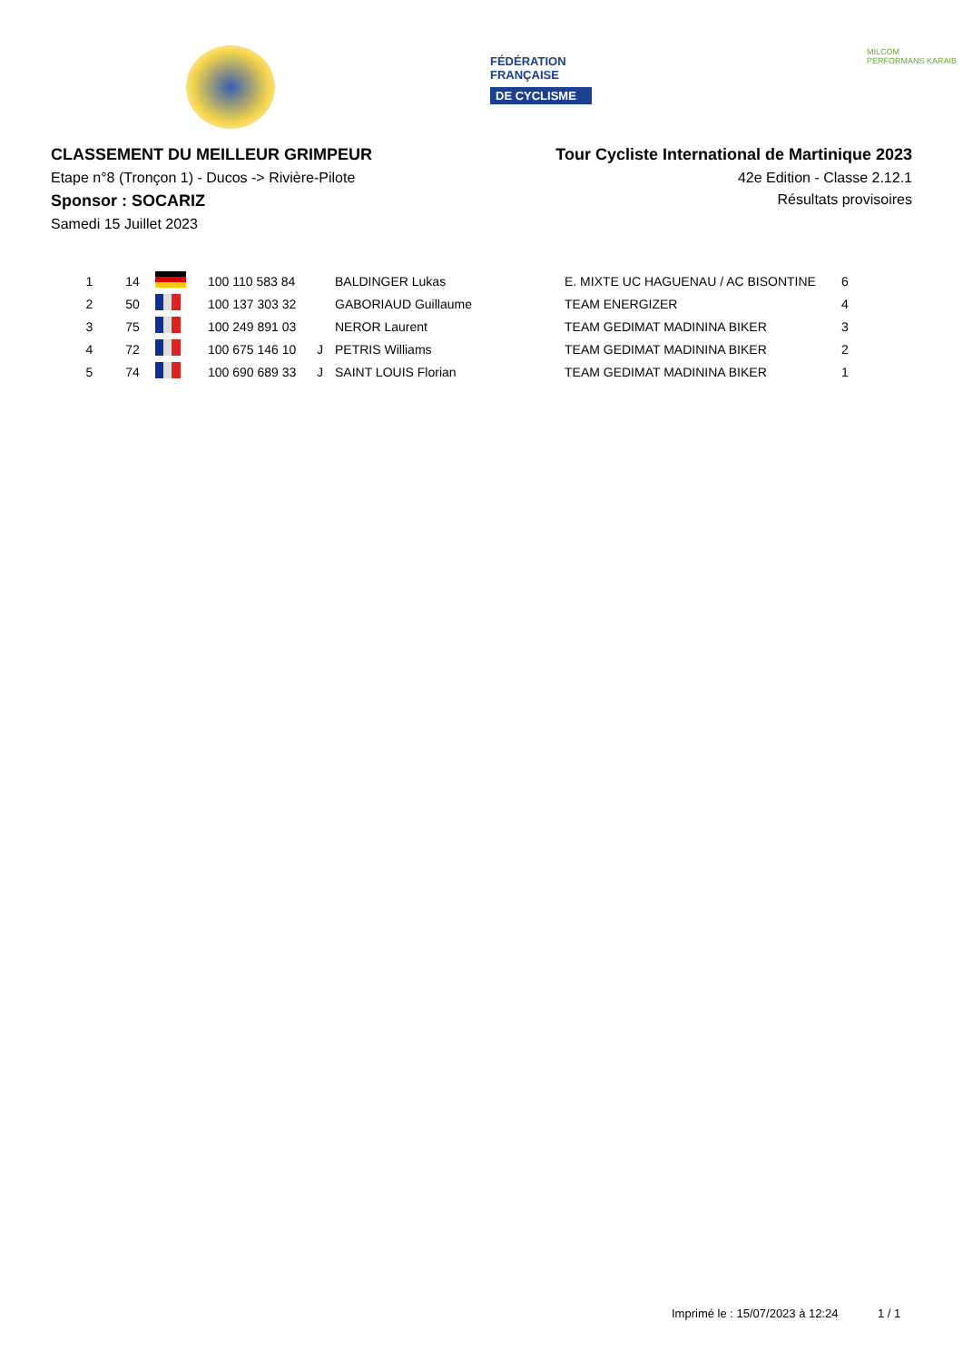FÉDÉRATION
FRANÇAISE
DE CYCLISME
MILCOM
PERFORMANS KARAIB
CLASSEMENT DU MEILLEUR GRIMPEUR
Etape n°8 (Tronçon 1) - Ducos -> Rivière-Pilote
Sponsor : SOCARIZ
Samedi 15 Juillet 2023
Tour Cycliste International de Martinique 2023
42e Edition - Classe 2.12.1
Résultats provisoires
| 1 | 14 | | 100 110 583 84 | | BALDINGER Lukas | E. MIXTE UC HAGUENAU / AC BISONTINE | 6 |
| 2 | 50 | | 100 137 303 32 | | GABORIAUD Guillaume | TEAM ENERGIZER | 4 |
| 3 | 75 | | 100 249 891 03 | | NEROR Laurent | TEAM GEDIMAT MADININA BIKER | 3 |
| 4 | 72 | | 100 675 146 10 | J | PETRIS Williams | TEAM GEDIMAT MADININA BIKER | 2 |
| 5 | 74 | | 100 690 689 33 | J | SAINT LOUIS Florian | TEAM GEDIMAT MADININA BIKER | 1 |
Imprimé le : 15/07/2023 à 12:24 1 / 1